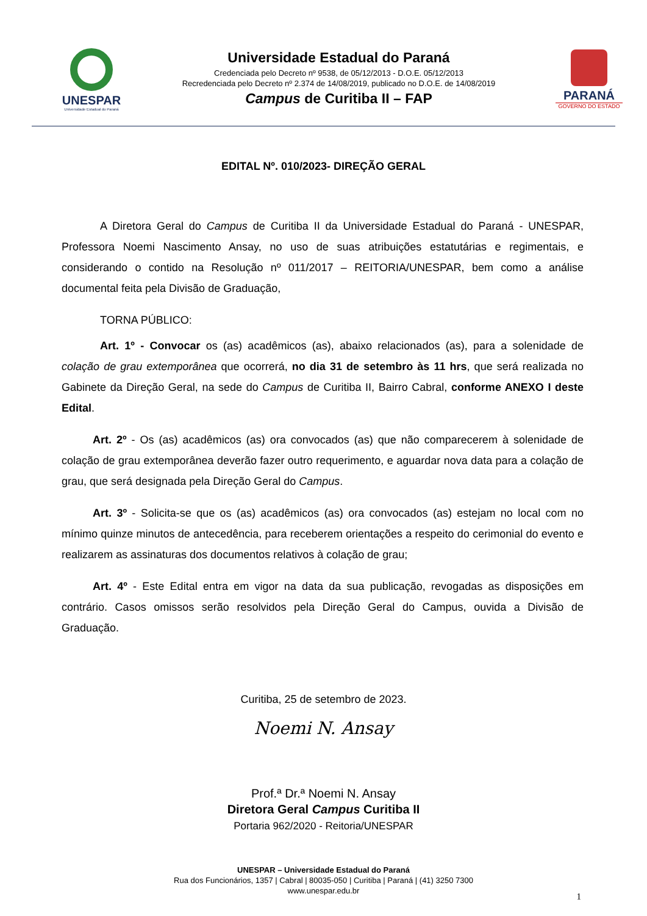UNESPAR
Universidade Estadual do Paraná
Universidade Estadual do Paraná
Credenciada pelo Decreto nº 9538, de 05/12/2013 - D.O.E. 05/12/2013
Recredenciada pelo Decreto nº 2.374 de 14/08/2019, publicado no D.O.E. de 14/08/2019
Campus de Curitiba II – FAP
PARANÁ
GOVERNO DO ESTADO
EDITAL Nº. 010/2023- DIREÇÃO GERAL
A Diretora Geral do Campus de Curitiba II da Universidade Estadual do Paraná - UNESPAR, Professora Noemi Nascimento Ansay, no uso de suas atribuições estatutárias e regimentais, e considerando o contido na Resolução nº 011/2017 – REITORIA/UNESPAR, bem como a análise documental feita pela Divisão de Graduação,
TORNA PÚBLICO:
Art. 1º - Convocar os (as) acadêmicos (as), abaixo relacionados (as), para a solenidade de colação de grau extemporânea que ocorrerá, no dia 31 de setembro às 11 hrs, que será realizada no Gabinete da Direção Geral, na sede do Campus de Curitiba II, Bairro Cabral, conforme ANEXO I deste Edital.
Art. 2º - Os (as) acadêmicos (as) ora convocados (as) que não comparecerem à solenidade de colação de grau extemporânea deverão fazer outro requerimento, e aguardar nova data para a colação de grau, que será designada pela Direção Geral do Campus.
Art. 3º - Solicita-se que os (as) acadêmicos (as) ora convocados (as) estejam no local com no mínimo quinze minutos de antecedência, para receberem orientações a respeito do cerimonial do evento e realizarem as assinaturas dos documentos relativos à colação de grau;
Art. 4º - Este Edital entra em vigor na data da sua publicação, revogadas as disposições em contrário. Casos omissos serão resolvidos pela Direção Geral do Campus, ouvida a Divisão de Graduação.
Curitiba, 25 de setembro de 2023.
Noemi N. Ansay
Prof.ª Dr.ª Noemi N. Ansay
Diretora Geral Campus Curitiba II
Portaria 962/2020 - Reitoria/UNESPAR
UNESPAR – Universidade Estadual do Paraná
Rua dos Funcionários, 1357 | Cabral | 80035-050 | Curitiba | Paraná | (41) 3250 7300
www.unespar.edu.br
1